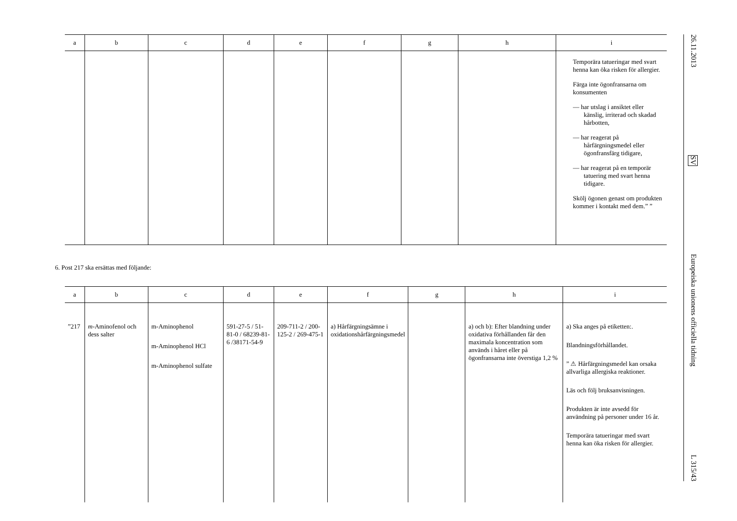| a | b | c | d | e | f | g | h | i |
| --- | --- | --- | --- | --- | --- | --- | --- | --- |
| | | | | | | | | Temporära tatueringar med svart henna kan öka risken för allergier. Färga inte ögonfransarna om konsumenten — har utslag i ansiktet eller känslig, irriterad och skadad hårbotten, — har reagerat på hårfärgningsmedel eller ögonfransfärg tidigare, — har reagerat på en temporär tatuering med svart henna tidigare. Skölj ögonen genast om produkten kommer i kontakt med dem.” ” |
6. Post 217 ska ersättas med följande:
| a | b | c | d | e | f | g | h | i |
| --- | --- | --- | --- | --- | --- | --- | --- | --- |
| ”217 | m -Aminofenol och dess salter | m-Aminophenol m-Aminophenol HCl m-Aminophenol sulfate | 591-27-5 / 51-81-0 / 68239-81-6 /38171-54-9 | 209-711-2 / 200-125-2 / 269-475-1 | a) Hårfärgningsämne i oxidationshårfärgningsmedel | | a) och b): Efter blandning under oxidativa förhållanden får den maximala koncentration som används i håret eller på ögonfransarna inte överstiga 1,2 % | a) Ska anges på etiketten:. Blandningsförhållandet. ” ⚠ Hårfärgningsmedel kan orsaka allvarliga allergiska reaktioner. Läs och följ bruksanvisningen. Produkten är inte avsedd för användning på personer under 16 år. Temporära tatueringar med svart henna kan öka risken för allergier. |
26.11.2013 SV Europeiska unionens officiella tidning L 315/43